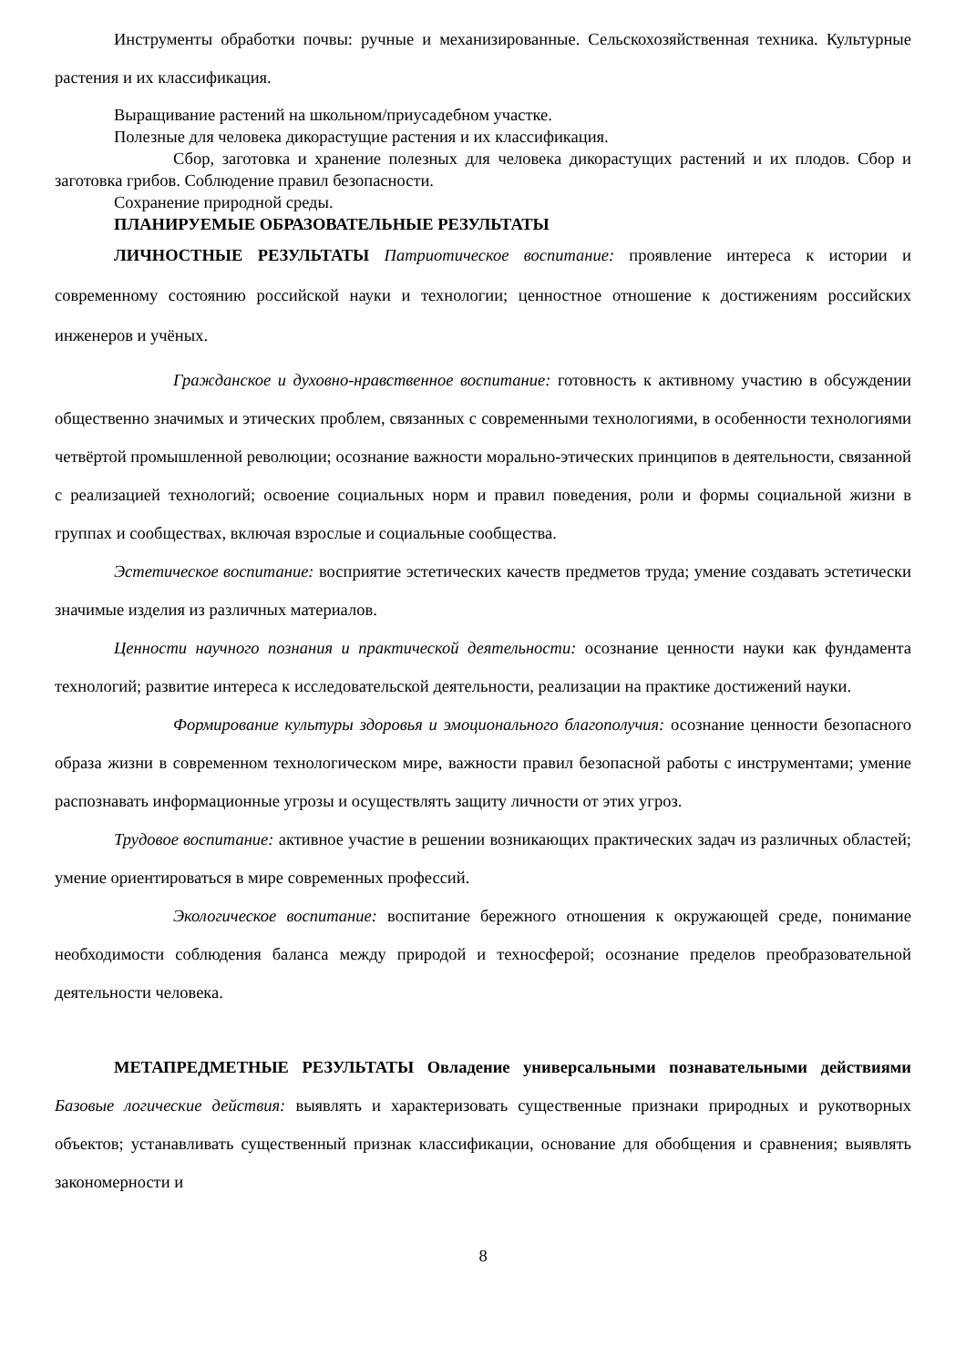Инструменты обработки почвы: ручные и механизированные. Сельскохозяйственная техника. Культурные растения и их классификация.
Выращивание растений на школьном/приусадебном участке.
Полезные для человека дикорастущие растения и их классификация.
Сбор, заготовка и хранение полезных для человека дикорастущих растений и их плодов. Сбор и заготовка грибов. Соблюдение правил безопасности.
Сохранение природной среды.
ПЛАНИРУЕМЫЕ ОБРАЗОВАТЕЛЬНЫЕ РЕЗУЛЬТАТЫ
ЛИЧНОСТНЫЕ РЕЗУЛЬТАТЫ Патриотическое воспитание: проявление интереса к истории и современному состоянию российской науки и технологии; ценностное отношение к достижениям российских инженеров и учёных.
Гражданское и духовно-нравственное воспитание: готовность к активному участию в обсуждении общественно значимых и этических проблем, связанных с современными технологиями, в особенности технологиями четвёртой промышленной революции; осознание важности морально-этических принципов в деятельности, связанной с реализацией технологий; освоение социальных норм и правил поведения, роли и формы социальной жизни в группах и сообществах, включая взрослые и социальные сообщества.
Эстетическое воспитание: восприятие эстетических качеств предметов труда; умение создавать эстетически значимые изделия из различных материалов.
Ценности научного познания и практической деятельности: осознание ценности науки как фундамента технологий; развитие интереса к исследовательской деятельности, реализации на практике достижений науки.
Формирование культуры здоровья и эмоционального благополучия: осознание ценности безопасного образа жизни в современном технологическом мире, важности правил безопасной работы с инструментами; умение распознавать информационные угрозы и осуществлять защиту личности от этих угроз.
Трудовое воспитание: активное участие в решении возникающих практических задач из различных областей; умение ориентироваться в мире современных профессий.
Экологическое воспитание: воспитание бережного отношения к окружающей среде, понимание необходимости соблюдения баланса между природой и техносферой; осознание пределов преобразовательной деятельности человека.
МЕТАПРЕДМЕТНЫЕ РЕЗУЛЬТАТЫ Овладение универсальными познавательными действиями Базовые логические действия: выявлять и характеризовать существенные признаки природных и рукотворных объектов; устанавливать существенный признак классификации, основание для обобщения и сравнения; выявлять закономерности и
8